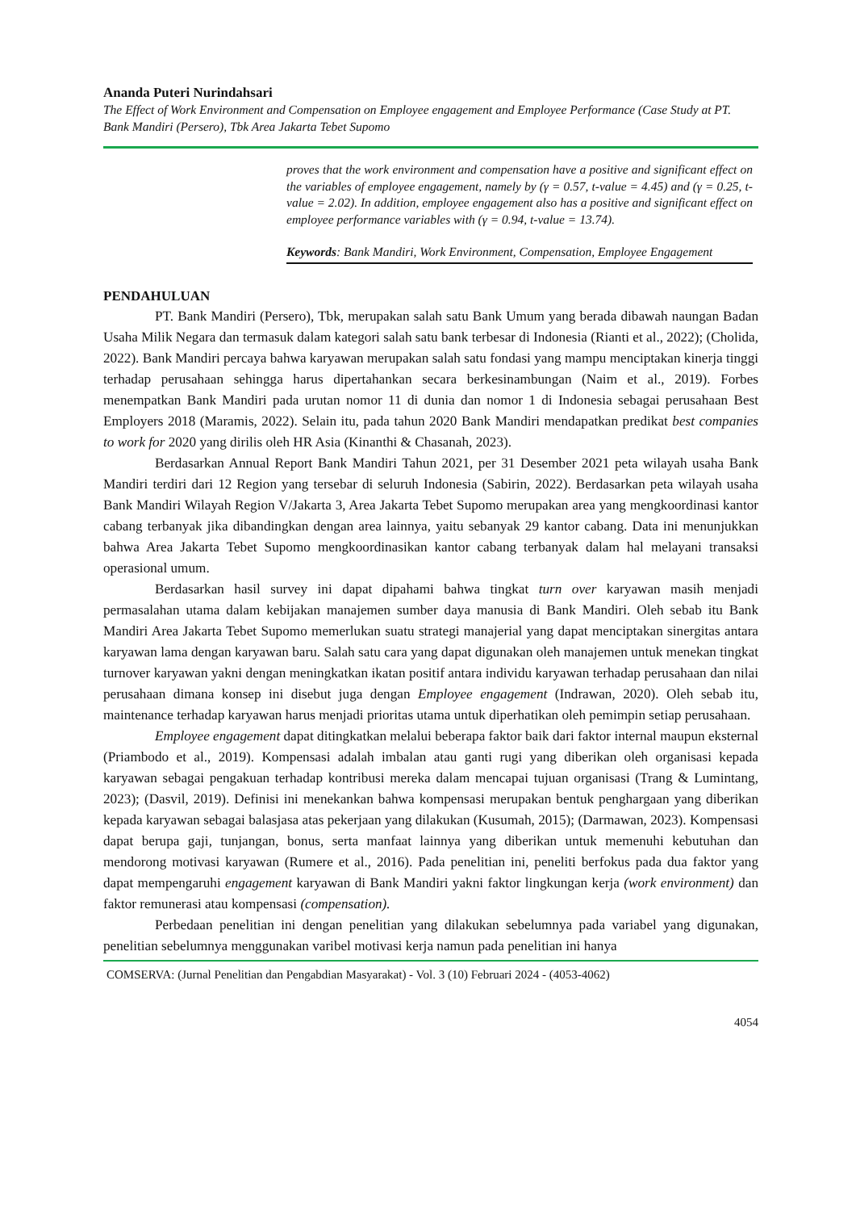Ananda Puteri Nurindahsari
The Effect of Work Environment and Compensation on Employee engagement and Employee Performance (Case Study at PT. Bank Mandiri (Persero), Tbk Area Jakarta Tebet Supomo
proves that the work environment and compensation have a positive and significant effect on the variables of employee engagement, namely by (γ = 0.57, t-value = 4.45) and (γ = 0.25, t-value = 2.02). In addition, employee engagement also has a positive and significant effect on employee performance variables with (γ = 0.94, t-value = 13.74).
Keywords: Bank Mandiri, Work Environment, Compensation, Employee Engagement
PENDAHULUAN
PT. Bank Mandiri (Persero), Tbk, merupakan salah satu Bank Umum yang berada dibawah naungan Badan Usaha Milik Negara dan termasuk dalam kategori salah satu bank terbesar di Indonesia (Rianti et al., 2022); (Cholida, 2022). Bank Mandiri percaya bahwa karyawan merupakan salah satu fondasi yang mampu menciptakan kinerja tinggi terhadap perusahaan sehingga harus dipertahankan secara berkesinambungan (Naim et al., 2019). Forbes menempatkan Bank Mandiri pada urutan nomor 11 di dunia dan nomor 1 di Indonesia sebagai perusahaan Best Employers 2018 (Maramis, 2022). Selain itu, pada tahun 2020 Bank Mandiri mendapatkan predikat best companies to work for 2020 yang dirilis oleh HR Asia (Kinanthi & Chasanah, 2023).
Berdasarkan Annual Report Bank Mandiri Tahun 2021, per 31 Desember 2021 peta wilayah usaha Bank Mandiri terdiri dari 12 Region yang tersebar di seluruh Indonesia (Sabirin, 2022). Berdasarkan peta wilayah usaha Bank Mandiri Wilayah Region V/Jakarta 3, Area Jakarta Tebet Supomo merupakan area yang mengkoordinasi kantor cabang terbanyak jika dibandingkan dengan area lainnya, yaitu sebanyak 29 kantor cabang. Data ini menunjukkan bahwa Area Jakarta Tebet Supomo mengkoordinasikan kantor cabang terbanyak dalam hal melayani transaksi operasional umum.
Berdasarkan hasil survey ini dapat dipahami bahwa tingkat turn over karyawan masih menjadi permasalahan utama dalam kebijakan manajemen sumber daya manusia di Bank Mandiri. Oleh sebab itu Bank Mandiri Area Jakarta Tebet Supomo memerlukan suatu strategi manajerial yang dapat menciptakan sinergitas antara karyawan lama dengan karyawan baru. Salah satu cara yang dapat digunakan oleh manajemen untuk menekan tingkat turnover karyawan yakni dengan meningkatkan ikatan positif antara individu karyawan terhadap perusahaan dan nilai perusahaan dimana konsep ini disebut juga dengan Employee engagement (Indrawan, 2020). Oleh sebab itu, maintenance terhadap karyawan harus menjadi prioritas utama untuk diperhatikan oleh pemimpin setiap perusahaan.
Employee engagement dapat ditingkatkan melalui beberapa faktor baik dari faktor internal maupun eksternal (Priambodo et al., 2019). Kompensasi adalah imbalan atau ganti rugi yang diberikan oleh organisasi kepada karyawan sebagai pengakuan terhadap kontribusi mereka dalam mencapai tujuan organisasi (Trang & Lumintang, 2023); (Dasvil, 2019). Definisi ini menekankan bahwa kompensasi merupakan bentuk penghargaan yang diberikan kepada karyawan sebagai balasjasa atas pekerjaan yang dilakukan (Kusumah, 2015); (Darmawan, 2023). Kompensasi dapat berupa gaji, tunjangan, bonus, serta manfaat lainnya yang diberikan untuk memenuhi kebutuhan dan mendorong motivasi karyawan (Rumere et al., 2016). Pada penelitian ini, peneliti berfokus pada dua faktor yang dapat mempengaruhi engagement karyawan di Bank Mandiri yakni faktor lingkungan kerja (work environment) dan faktor remunerasi atau kompensasi (compensation).
Perbedaan penelitian ini dengan penelitian yang dilakukan sebelumnya pada variabel yang digunakan, penelitian sebelumnya menggunakan varibel motivasi kerja namun pada penelitian ini hanya
COMSERVA: (Jurnal Penelitian dan Pengabdian Masyarakat) - Vol. 3 (10) Februari 2024 - (4053-4062)
4054